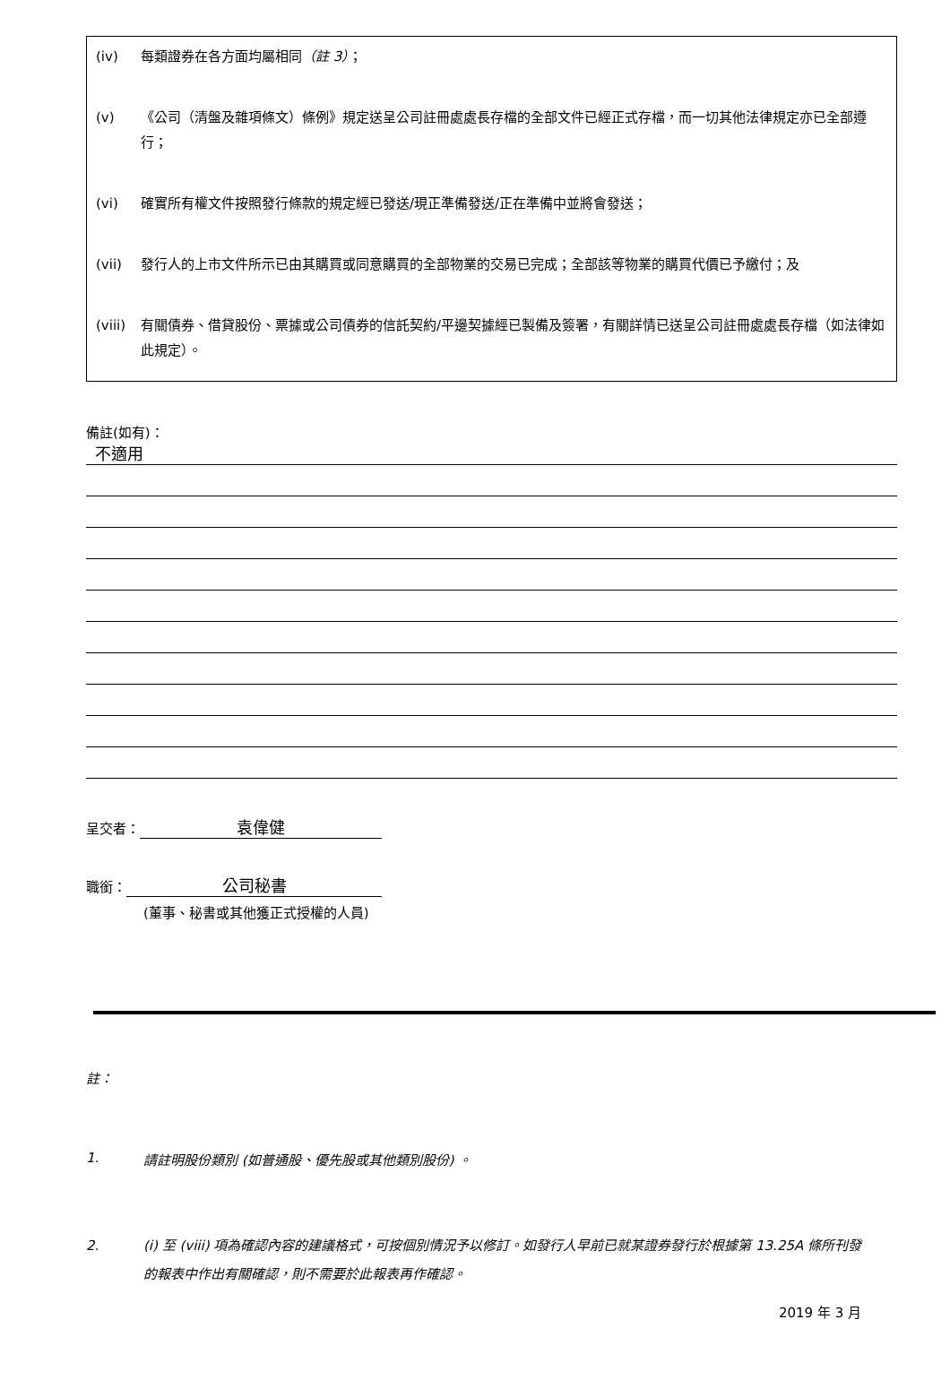(iv) 每類證券在各方面均屬相同（註 3）；
(v) 《公司（清盤及雜項條文）條例》規定送呈公司註冊處處長存檔的全部文件已經正式存檔，而一切其他法律規定亦已全部遵行；
(vi) 確實所有權文件按照發行條款的規定經已發送/現正準備發送/正在準備中並將會發送；
(vii) 發行人的上市文件所示已由其購買或同意購買的全部物業的交易已完成；全部該等物業的購買代價已予繳付；及
(viii) 有關債券、借貸股份、票據或公司債券的信託契約/平邊契據經已製備及簽署，有關詳情已送呈公司註冊處處長存檔（如法律如此規定）。
備註(如有)：
不適用
呈交者： 袁偉健
職銜： 公司秘書
(董事、秘書或其他獲正式授權的人員)
註：
1. 請註明股份類別 (如普通股、優先股或其他類別股份) 。
2. (i) 至 (viii) 項為確認內容的建議格式，可按個別情況予以修訂。如發行人早前已就某證券發行於根據第 13.25A 條所刊發的報表中作出有關確認，則不需要於此報表再作確認。
2019 年 3 月